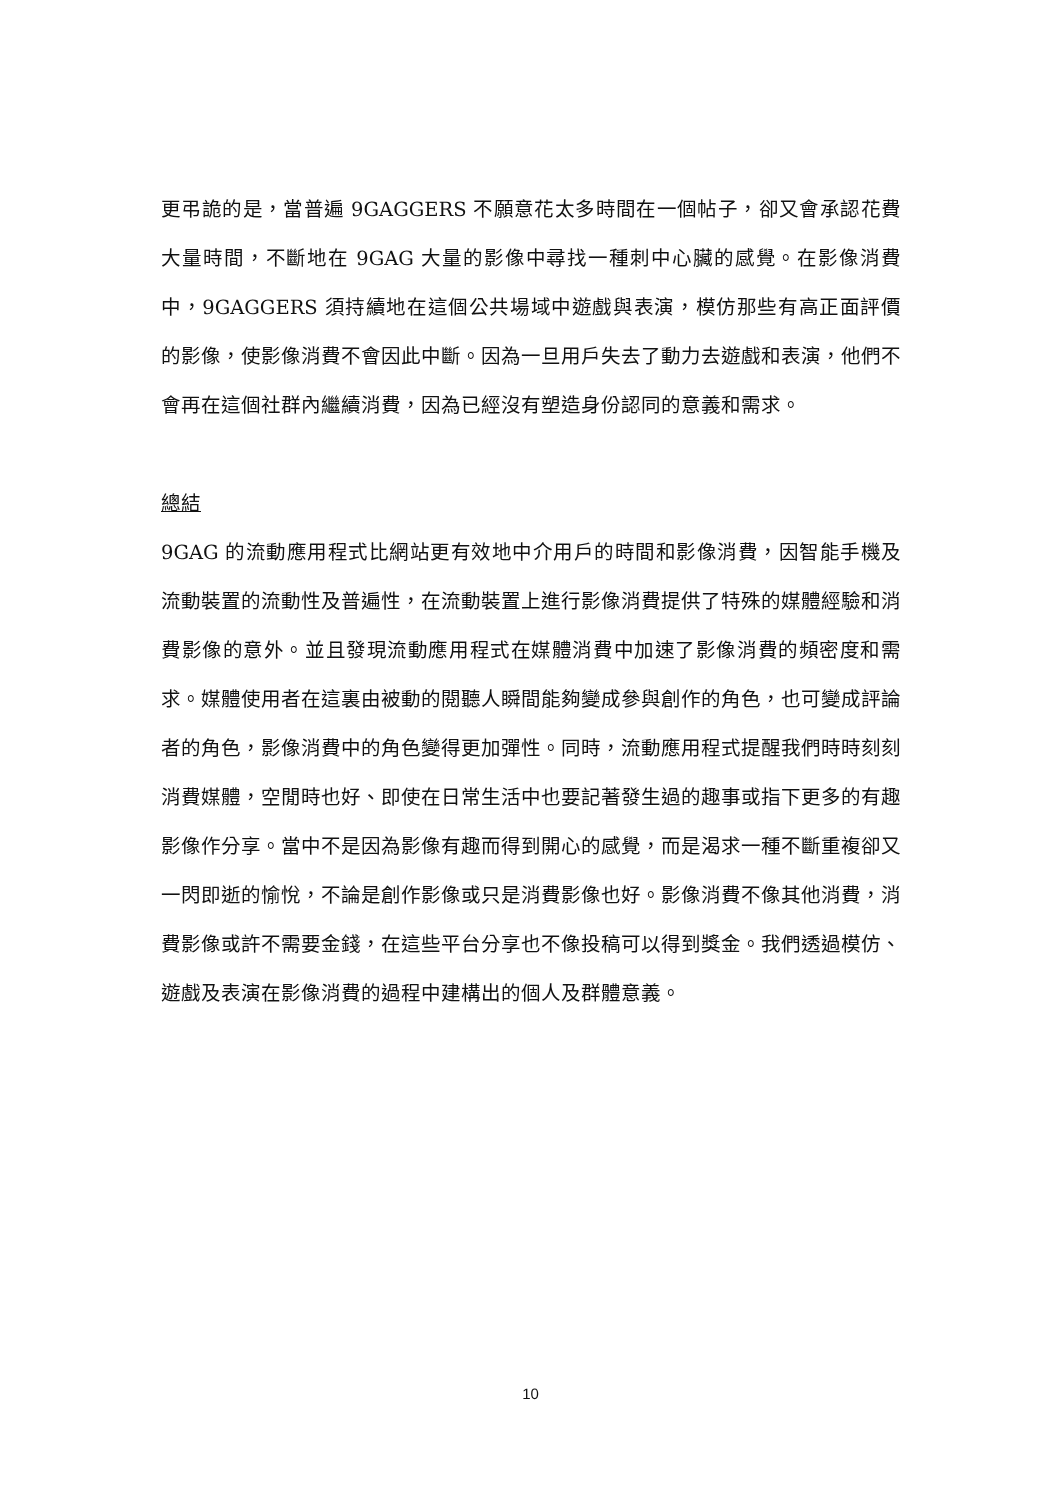更弔詭的是，當普遍 9GAGGERS 不願意花太多時間在一個帖子，卻又會承認花費大量時間，不斷地在 9GAG 大量的影像中尋找一種刺中心臟的感覺。在影像消費中，9GAGGERS 須持續地在這個公共場域中遊戲與表演，模仿那些有高正面評價的影像，使影像消費不會因此中斷。因為一旦用戶失去了動力去遊戲和表演，他們不會再在這個社群內繼續消費，因為已經沒有塑造身份認同的意義和需求。
總結
9GAG 的流動應用程式比網站更有效地中介用戶的時間和影像消費，因智能手機及流動裝置的流動性及普遍性，在流動裝置上進行影像消費提供了特殊的媒體經驗和消費影像的意外。並且發現流動應用程式在媒體消費中加速了影像消費的頻密度和需求。媒體使用者在這裏由被動的閱聽人瞬間能夠變成參與創作的角色，也可變成評論者的角色，影像消費中的角色變得更加彈性。同時，流動應用程式提醒我們時時刻刻消費媒體，空閒時也好、即使在日常生活中也要記著發生過的趣事或指下更多的有趣影像作分享。當中不是因為影像有趣而得到開心的感覺，而是渴求一種不斷重複卻又一閃即逝的愉悅，不論是創作影像或只是消費影像也好。影像消費不像其他消費，消費影像或許不需要金錢，在這些平台分享也不像投稿可以得到獎金。我們透過模仿、遊戲及表演在影像消費的過程中建構出的個人及群體意義。
10